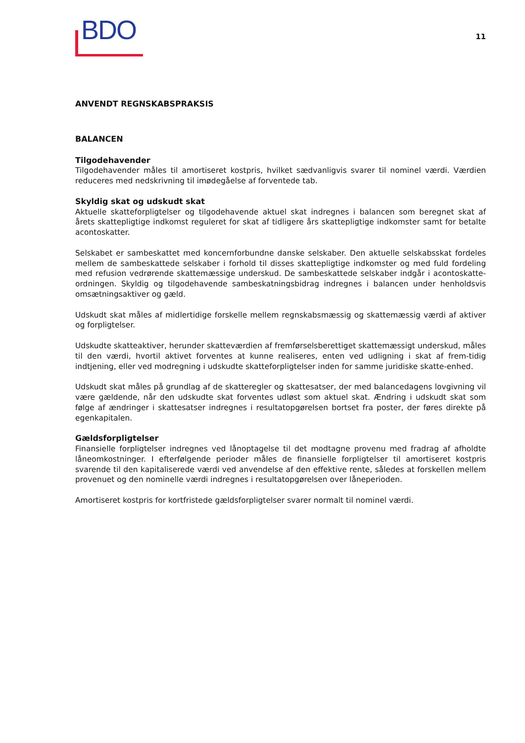BDO
11
ANVENDT REGNSKABSPRAKSIS
BALANCEN
Tilgodehavender
Tilgodehavender måles til amortiseret kostpris, hvilket sædvanligvis svarer til nominel værdi. Værdien reduceres med nedskrivning til imødegåelse af forventede tab.
Skyldig skat og udskudt skat
Aktuelle skatteforpligtelser og tilgodehavende aktuel skat indregnes i balancen som beregnet skat af årets skattepligtige indkomst reguleret for skat af tidligere års skattepligtige indkomster samt for betalte acontoskatter.
Selskabet er sambeskattet med koncernforbundne danske selskaber. Den aktuelle selskabsskat fordeles mellem de sambeskattede selskaber i forhold til disses skattepligtige indkomster og med fuld fordeling med refusion vedrørende skattemæssige underskud. De sambeskattede selskaber indgår i acontoskatte-ordningen. Skyldig og tilgodehavende sambeskatningsbidrag indregnes i balancen under henholdsvis omsætningsaktiver og gæld.
Udskudt skat måles af midlertidige forskelle mellem regnskabsmæssig og skattemæssig værdi af aktiver og forpligtelser.
Udskudte skatteaktiver, herunder skatteværdien af fremførselsberettiget skattemæssigt underskud, måles til den værdi, hvortil aktivet forventes at kunne realiseres, enten ved udligning i skat af frem-tidig indtjening, eller ved modregning i udskudte skatteforpligtelser inden for samme juridiske skatte-enhed.
Udskudt skat måles på grundlag af de skatteregler og skattesatser, der med balancedagens lovgivning vil være gældende, når den udskudte skat forventes udløst som aktuel skat. Ændring i udskudt skat som følge af ændringer i skattesatser indregnes i resultatopgørelsen bortset fra poster, der føres direkte på egenkapitalen.
Gældsforpligtelser
Finansielle forpligtelser indregnes ved lånoptagelse til det modtagne provenu med fradrag af afholdte låneomkostninger. I efterfølgende perioder måles de finansielle forpligtelser til amortiseret kostpris svarende til den kapitaliserede værdi ved anvendelse af den effektive rente, således at forskellen mellem provenuet og den nominelle værdi indregnes i resultatopgørelsen over låneperioden.
Amortiseret kostpris for kortfristede gældsforpligtelser svarer normalt til nominel værdi.